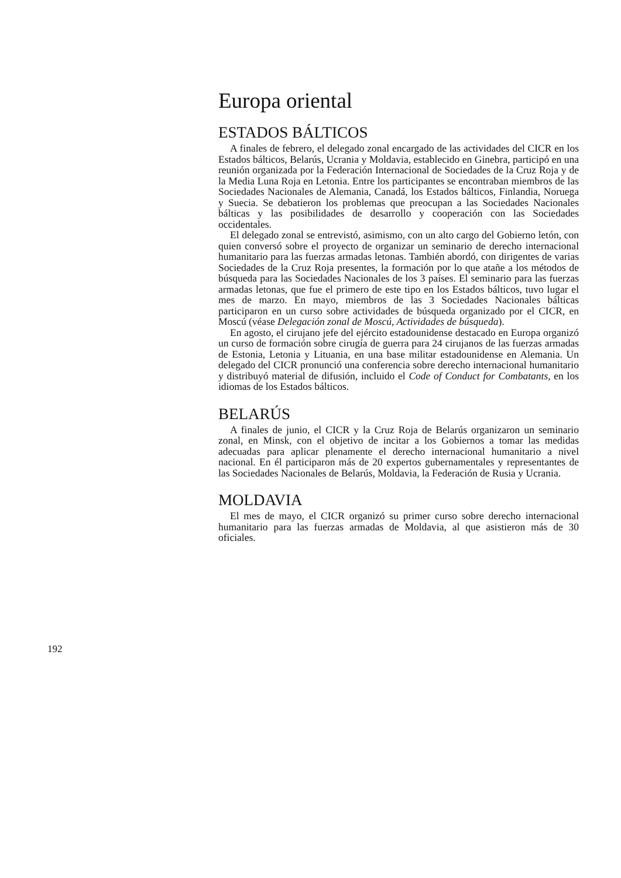Europa oriental
ESTADOS BÁLTICOS
A finales de febrero, el delegado zonal encargado de las actividades del CICR en los Estados bálticos, Belarús, Ucrania y Moldavia, establecido en Ginebra, participó en una reunión organizada por la Federación Internacional de Sociedades de la Cruz Roja y de la Media Luna Roja en Letonia. Entre los participantes se encontraban miembros de las Sociedades Nacionales de Alemania, Canadá, los Estados bálticos, Finlandia, Noruega y Suecia. Se debatieron los problemas que preocupan a las Sociedades Nacionales bálticas y las posibilidades de desarrollo y cooperación con las Sociedades occidentales.
El delegado zonal se entrevistó, asimismo, con un alto cargo del Gobierno letón, con quien conversó sobre el proyecto de organizar un seminario de derecho internacional humanitario para las fuerzas armadas letonas. También abordó, con dirigentes de varias Sociedades de la Cruz Roja presentes, la formación por lo que atañe a los métodos de búsqueda para las Sociedades Nacionales de los 3 países. El seminario para las fuerzas armadas letonas, que fue el primero de este tipo en los Estados bálticos, tuvo lugar el mes de marzo. En mayo, miembros de las 3 Sociedades Nacionales bálticas participaron en un curso sobre actividades de búsqueda organizado por el CICR, en Moscú (véase Delegación zonal de Moscú, Actividades de búsqueda).
En agosto, el cirujano jefe del ejército estadounidense destacado en Europa organizó un curso de formación sobre cirugía de guerra para 24 cirujanos de las fuerzas armadas de Estonia, Letonia y Lituania, en una base militar estadounidense en Alemania. Un delegado del CICR pronunció una conferencia sobre derecho internacional humanitario y distribuyó material de difusión, incluido el Code of Conduct for Combatants, en los idiomas de los Estados bálticos.
BELARÚS
A finales de junio, el CICR y la Cruz Roja de Belarús organizaron un seminario zonal, en Minsk, con el objetivo de incitar a los Gobiernos a tomar las medidas adecuadas para aplicar plenamente el derecho internacional humanitario a nivel nacional. En él participaron más de 20 expertos gubernamentales y representantes de las Sociedades Nacionales de Belarús, Moldavia, la Federación de Rusia y Ucrania.
MOLDAVIA
El mes de mayo, el CICR organizó su primer curso sobre derecho internacional humanitario para las fuerzas armadas de Moldavia, al que asistieron más de 30 oficiales.
192